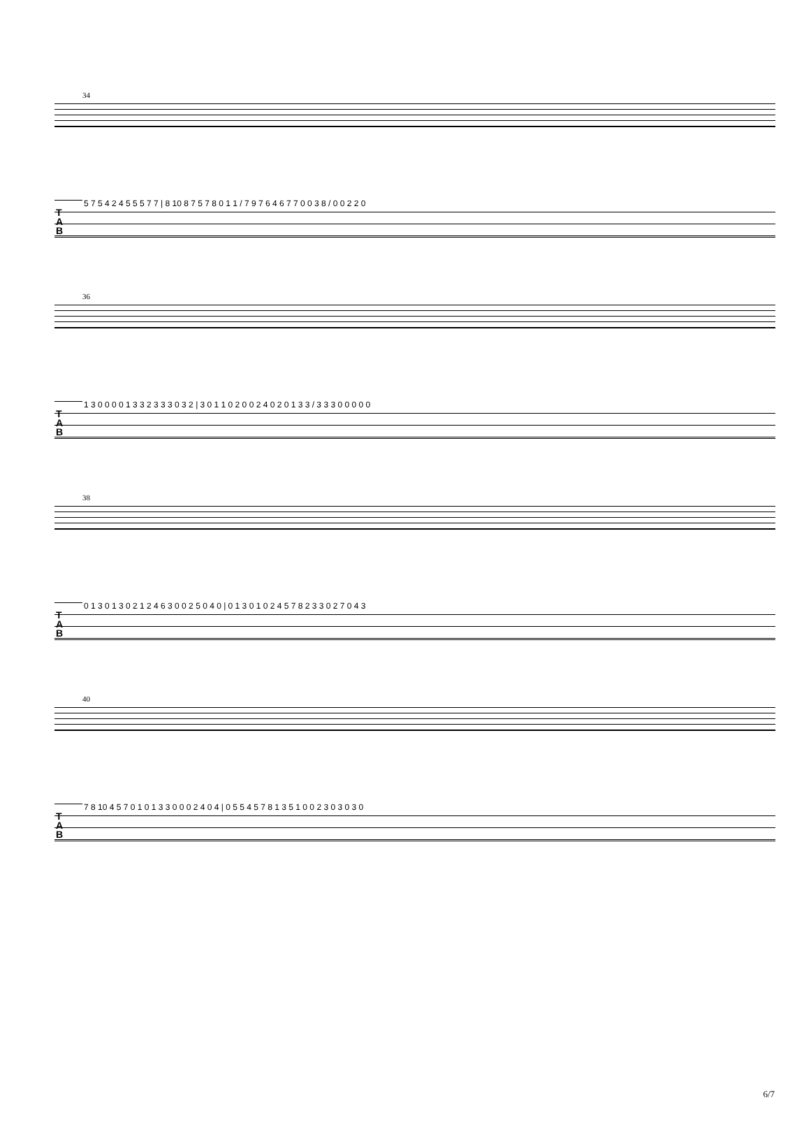34
5 7 5 4 2 4 5 5 5 7 7 | 8 10 8 7 5 7 8 0 1 1 / 7 9 7 6 4 6 7 7 0 0 3 8 / 0 0 2 2 0
T
A
B
36
1 3 0 0 0 0 1 3 3 2 3 3 3 0 3 2 | 3 0 1 1 0 2 0 0 2 4 0 2 0 1 3 3 / 3 3 3 0 0 0 0 0
T
A
B
38
0 1 3 0 1 3 0 2 1 2 4 6 3 0 0 2 5 0 4 0 | 0 1 3 0 1 0 2 4 5 7 8 2 3 3 0 2 7 0 4 3
T
A
B
40
7 8 10 4 5 7 0 1 0 1 3 3 0 0 0 2 4 0 4 | 0 5 5 4 5 7 8 1 3 5 1 0 0 2 3 0 3 0 3 0
T
A
B
6/7